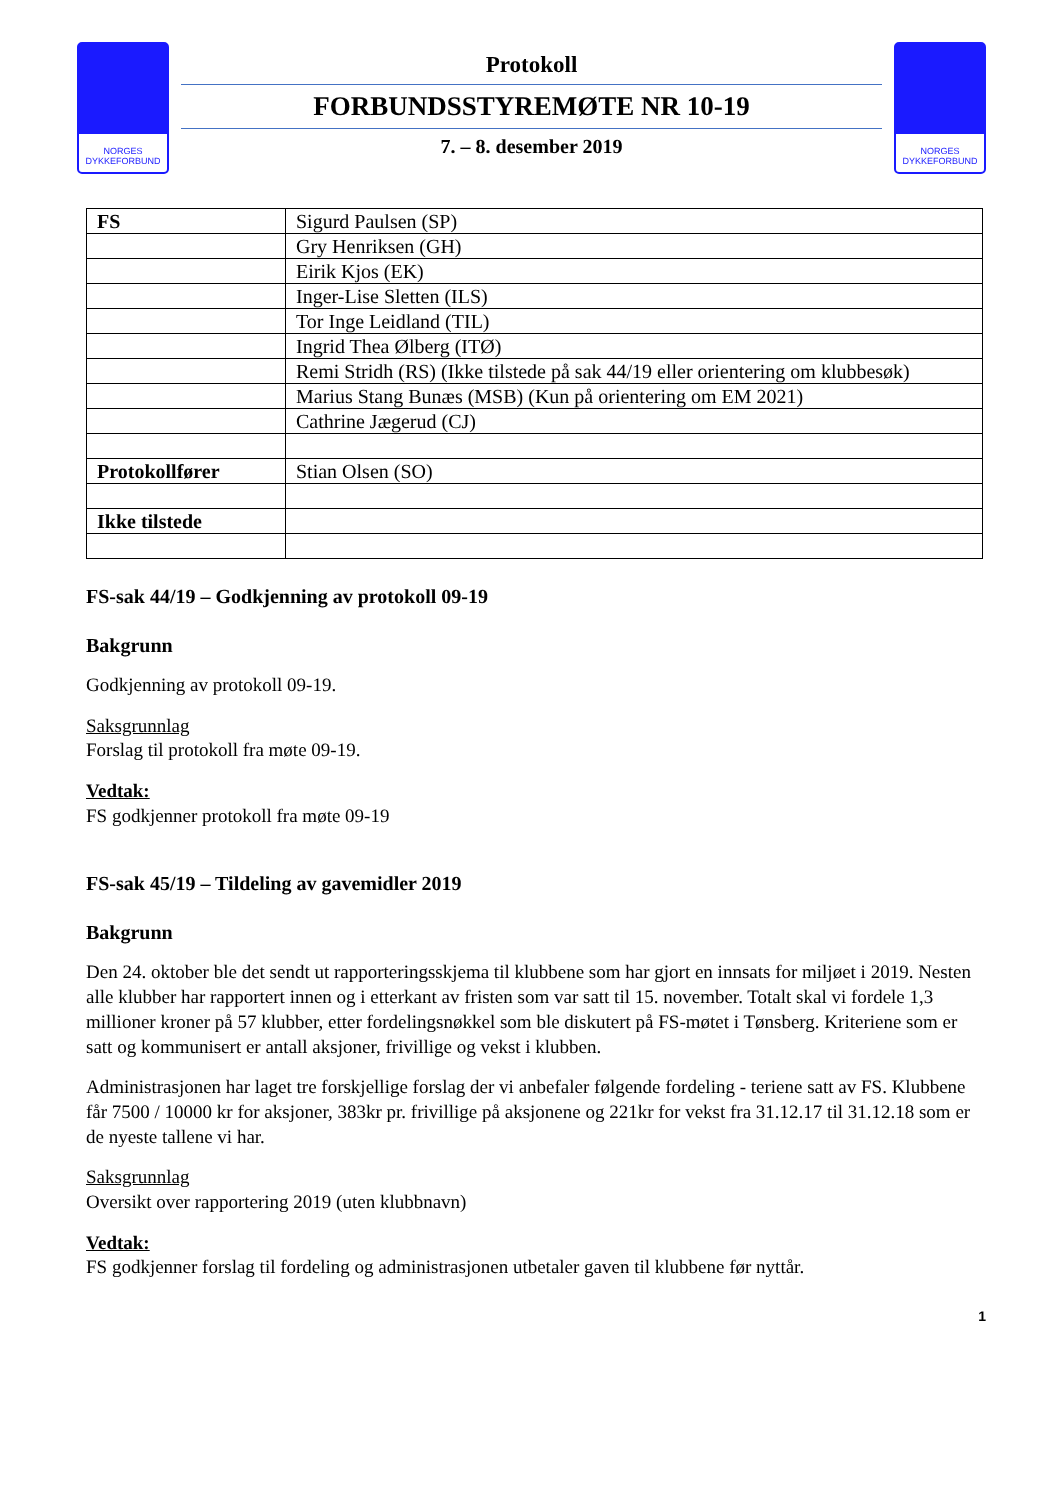NORGES
DYKKEFORBUND
Protokoll
FORBUNDSSTYREMØTE NR 10-19
7. – 8. desember 2019
NORGES
DYKKEFORBUND
| FS | Sigurd Paulsen (SP) |
| | Gry Henriksen (GH) |
| | Eirik Kjos (EK) |
| | Inger-Lise Sletten (ILS) |
| | Tor Inge Leidland (TIL) |
| | Ingrid Thea Ølberg (ITØ) |
| | Remi Stridh (RS) (Ikke tilstede på sak 44/19 eller orientering om klubbesøk) |
| | Marius Stang Bunæs (MSB) (Kun på orientering om EM 2021) |
| | Cathrine Jægerud (CJ) |
| Protokollfører | Stian Olsen (SO) |
| Ikke tilstede | |
FS-sak 44/19 – Godkjenning av protokoll 09-19
Bakgrunn
Godkjenning av protokoll 09-19.
Saksgrunnlag
Forslag til protokoll fra møte 09-19.
Vedtak:
FS godkjenner protokoll fra møte 09-19
FS-sak 45/19 – Tildeling av gavemidler 2019
Bakgrunn
Den 24. oktober ble det sendt ut rapporteringsskjema til klubbene som har gjort en innsats for miljøet i 2019. Nesten alle klubber har rapportert innen og i etterkant av fristen som var satt til 15. november. Totalt skal vi fordele 1,3 millioner kroner på 57 klubber, etter fordelingsnøkkel som ble diskutert på FS-møtet i Tønsberg. Kriteriene som er satt og kommunisert er antall aksjoner, frivillige og vekst i klubben.
Administrasjonen har laget tre forskjellige forslag der vi anbefaler følgende fordeling - teriene satt av FS. Klubbene får 7500 / 10000 kr for aksjoner, 383kr pr. frivillige på aksjonene og 221kr for vekst fra 31.12.17 til 31.12.18 som er de nyeste tallene vi har.
Saksgrunnlag
Oversikt over rapportering 2019 (uten klubbnavn)
Vedtak:
FS godkjenner forslag til fordeling og administrasjonen utbetaler gaven til klubbene før nyttår.
1